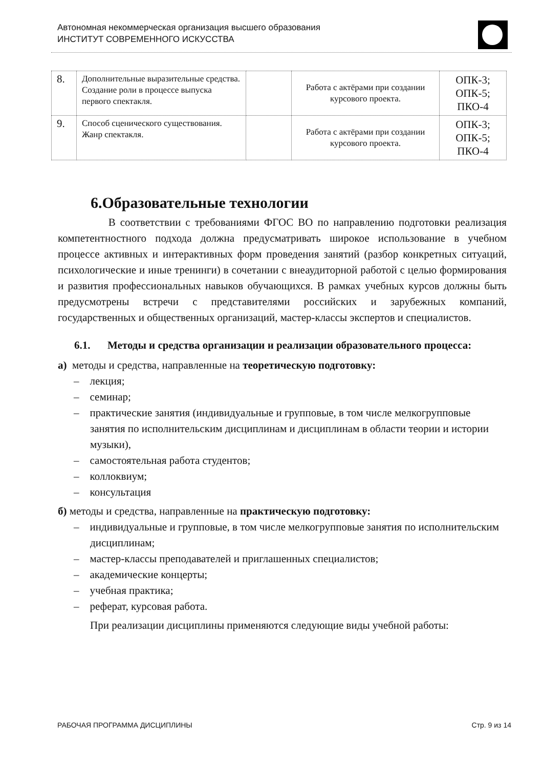Автономная некоммерческая организация высшего образования
ИНСТИТУТ СОВРЕМЕННОГО ИСКУССТВА
| 8. | Дополнительные выразительные средства. Создание роли в процессе выпуска первого спектакля. | | Работа с актёрами при создании курсового проекта. | ОПК-3; ОПК-5; ПКО-4 |
| 9. | Способ сценического существования. Жанр спектакля. | | Работа с актёрами при создании курсового проекта. | ОПК-3; ОПК-5; ПКО-4 |
6.Образовательные технологии
В соответствии с требованиями ФГОС ВО по направлению подготовки реализация компетентностного подхода должна предусматривать широкое использование в учебном процессе активных и интерактивных форм проведения занятий (разбор конкретных ситуаций, психологические и иные тренинги) в сочетании с внеаудиторной работой с целью формирования и развития профессиональных навыков обучающихся. В рамках учебных курсов должны быть предусмотрены встречи с представителями российских и зарубежных компаний, государственных и общественных организаций, мастер-классы экспертов и специалистов.
6.1. Методы и средства организации и реализации образовательного процесса:
а) методы и средства, направленные на теоретическую подготовку:
– лекция;
– семинар;
– практические занятия (индивидуальные и групповые, в том числе мелкогрупповые занятия по исполнительским дисциплинам и дисциплинам в области теории и истории музыки),
– самостоятельная работа студентов;
– коллоквиум;
– консультация
б) методы и средства, направленные на практическую подготовку:
– индивидуальные и групповые, в том числе мелкогрупповые занятия по исполнительским дисциплинам;
– мастер-классы преподавателей и приглашенных специалистов;
– академические концерты;
– учебная практика;
– реферат, курсовая работа.
При реализации дисциплины применяются следующие виды учебной работы:
РАБОЧАЯ ПРОГРАММА ДИСЦИПЛИНЫ Стр. 9 из 14